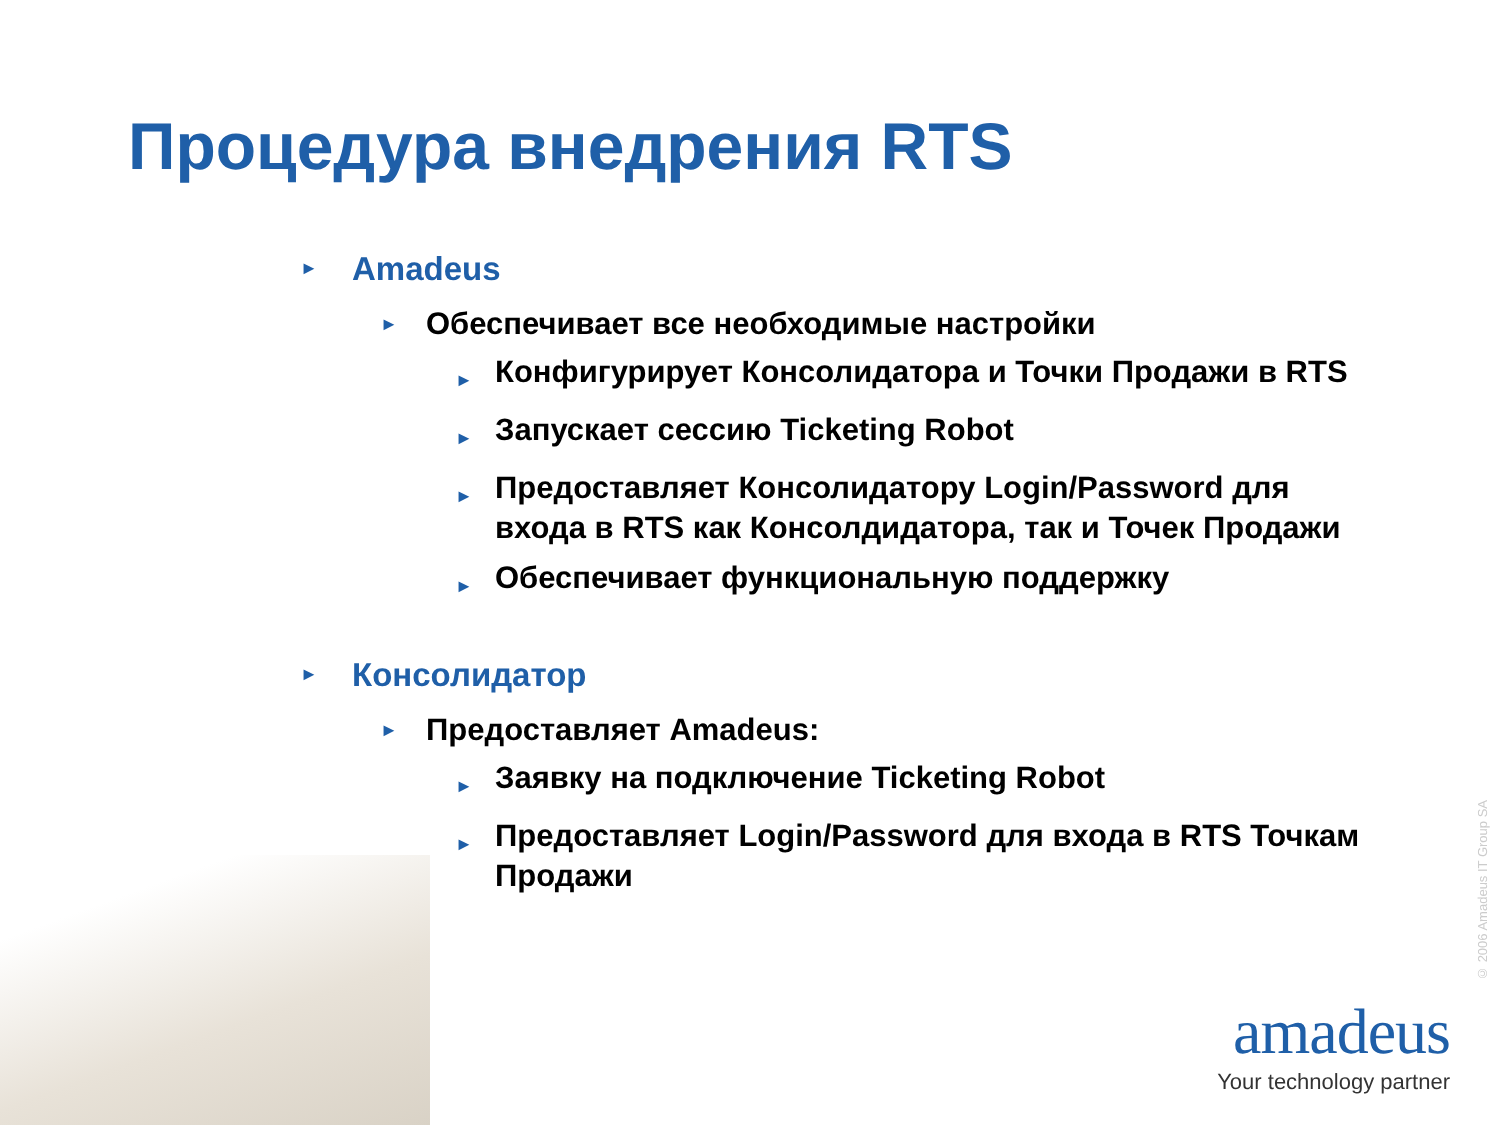Процедура внедрения RTS
► Amadeus
► Обеспечивает все необходимые настройки
► Конфигурирует Консолидатора и Точки Продажи в RTS
► Запускает сессию Ticketing Robot
► Предоставляет Консолидатору Login/Password для входа в RTS как Консолдидатора, так и Точек Продажи
► Обеспечивает функциональную поддержку
► Консолидатор
► Предоставляет Amadeus:
► Заявку на подключение Ticketing Robot
► Предоставляет Login/Password для входа в RTS Точкам Продажи
© 2006 Amadeus IT Group SA
amadeus
Your technology partner